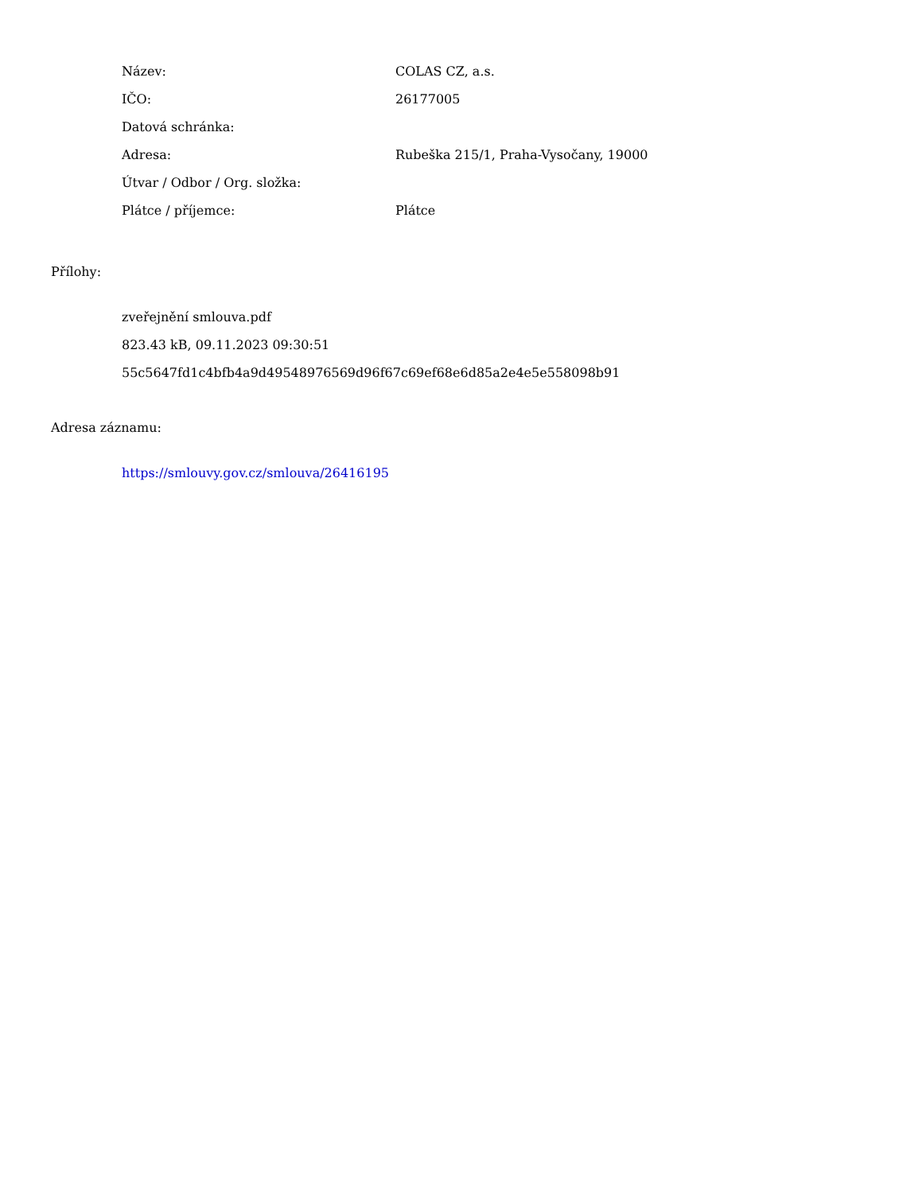| Název: | COLAS CZ, a.s. |
| IČO: | 26177005 |
| Datová schránka: | |
| Adresa: | Rubeška 215/1, Praha-Vysočany, 19000 |
| Útvar / Odbor / Org. složka: | |
| Plátce / příjemce: | Plátce |
Přílohy:
zveřejnění smlouva.pdf
823.43 kB, 09.11.2023 09:30:51
55c5647fd1c4bfb4a9d49548976569d96f67c69ef68e6d85a2e4e5e558098b91
Adresa záznamu:
https://smlouvy.gov.cz/smlouva/26416195